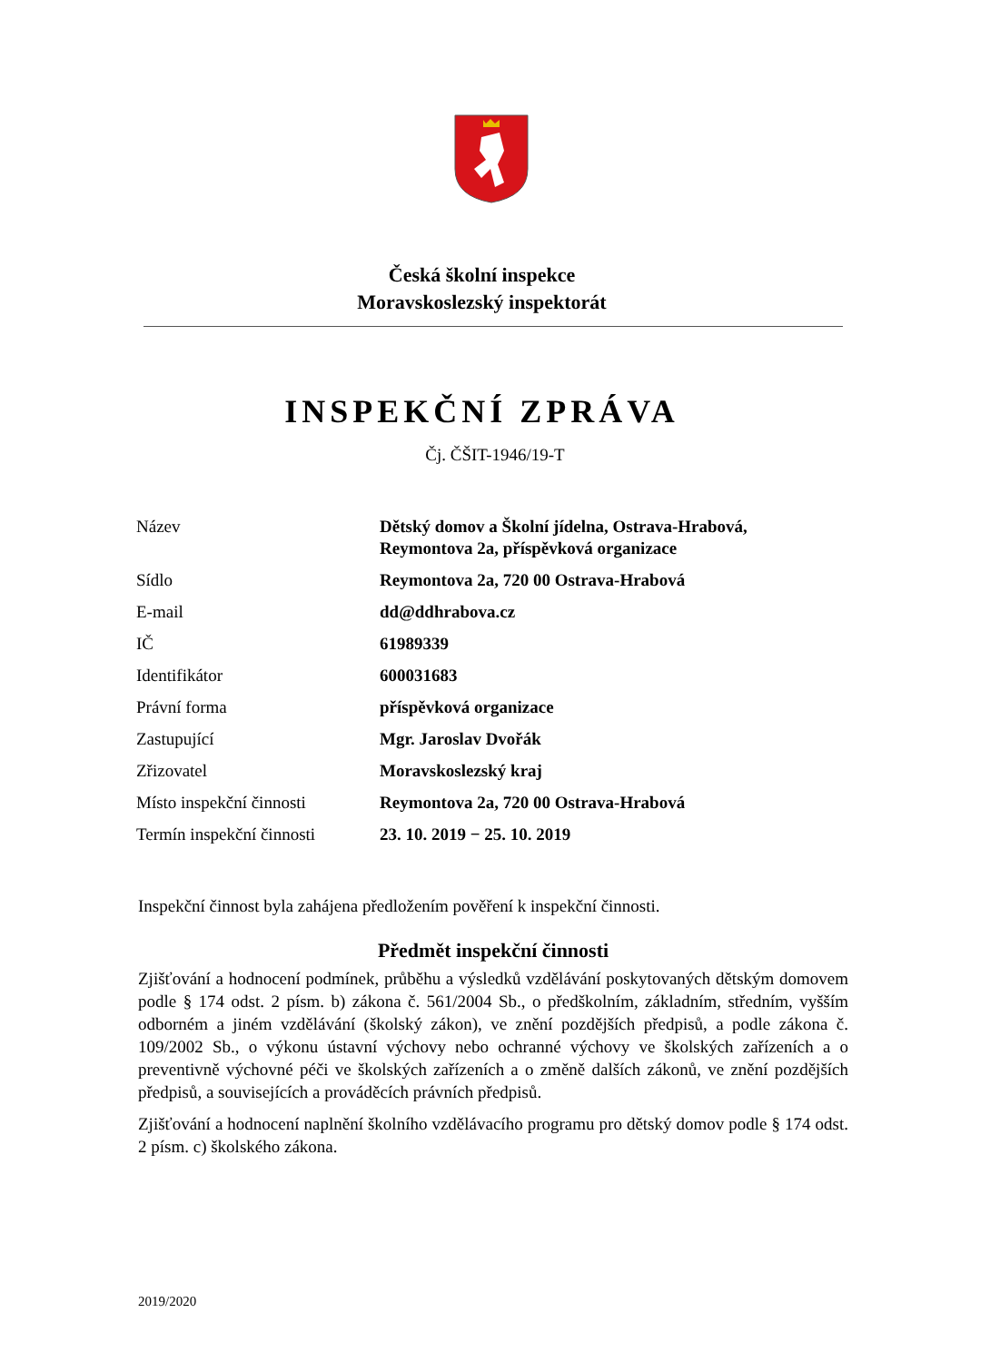Česká školní inspekce
Moravskoslezský inspektorát
INSPEKČNÍ ZPRÁVA
Čj. ČŠIT-1946/19-T
| Název | Dětský domov a Školní jídelna, Ostrava-Hrabová, Reymontova 2a, příspěvková organizace |
| Sídlo | Reymontova 2a, 720 00 Ostrava-Hrabová |
| E-mail | dd@ddhrabova.cz |
| IČ | 61989339 |
| Identifikátor | 600031683 |
| Právní forma | příspěvková organizace |
| Zastupující | Mgr. Jaroslav Dvořák |
| Zřizovatel | Moravskoslezský kraj |
| Místo inspekční činnosti | Reymontova 2a, 720 00 Ostrava-Hrabová |
| Termín inspekční činnosti | 23. 10. 2019 − 25. 10. 2019 |
Inspekční činnost byla zahájena předložením pověření k inspekční činnosti.
Předmět inspekční činnosti
Zjišťování a hodnocení podmínek, průběhu a výsledků vzdělávání poskytovaných dětským domovem podle § 174 odst. 2 písm. b) zákona č. 561/2004 Sb., o předškolním, základním, středním, vyšším odborném a jiném vzdělávání (školský zákon), ve znění pozdějších předpisů, a podle zákona č. 109/2002 Sb., o výkonu ústavní výchovy nebo ochranné výchovy ve školských zařízeních a o preventivně výchovné péči ve školských zařízeních a o změně dalších zákonů, ve znění pozdějších předpisů, a souvisejících a prováděcích právních předpisů.
Zjišťování a hodnocení naplnění školního vzdělávacího programu pro dětský domov podle § 174 odst. 2 písm. c) školského zákona.
2019/2020